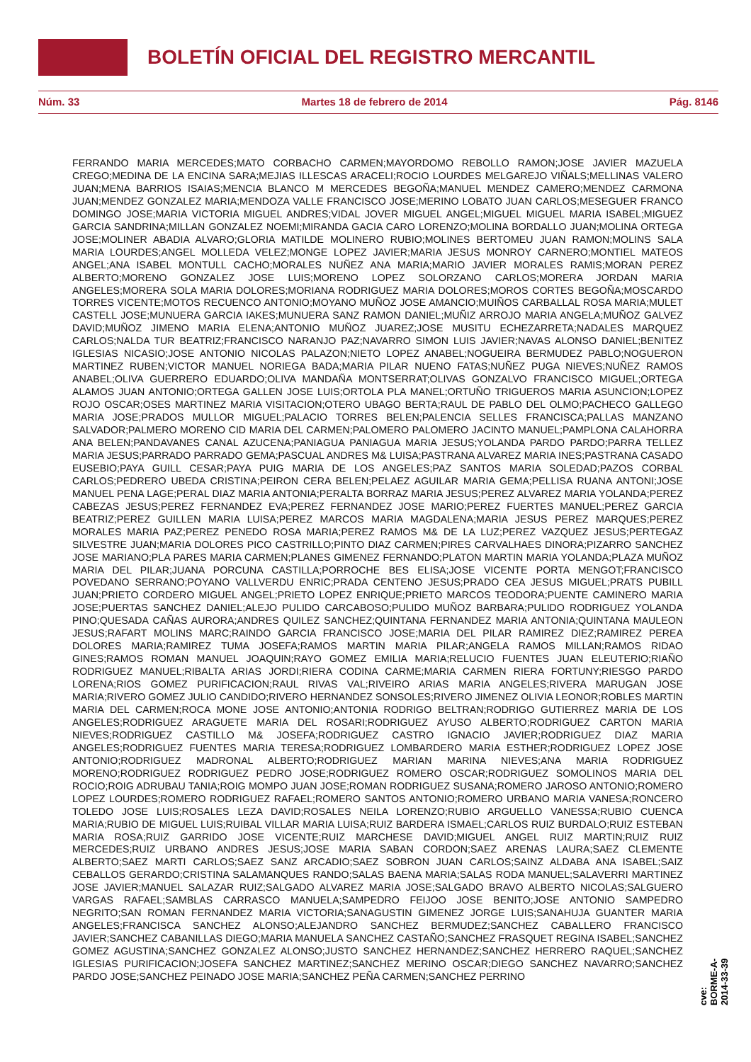BOLETÍN OFICIAL DEL REGISTRO MERCANTIL
Núm. 33 Martes 18 de febrero de 2014 Pág. 8146
FERRANDO MARIA MERCEDES;MATO CORBACHO CARMEN;MAYORDOMO REBOLLO RAMON;JOSE JAVIER MAZUELA CREGO;MEDINA DE LA ENCINA SARA;MEJIAS ILLESCAS ARACELI;ROCIO LOURDES MELGAREJO VIÑALS;MELLINAS VALERO JUAN;MENA BARRIOS ISAIAS;MENCIA BLANCO M MERCEDES BEGOÑA;MANUEL MENDEZ CAMERO;MENDEZ CARMONA JUAN;MENDEZ GONZALEZ MARIA;MENDOZA VALLE FRANCISCO JOSE;MERINO LOBATO JUAN CARLOS;MESEGUER FRANCO DOMINGO JOSE;MARIA VICTORIA MIGUEL ANDRES;VIDAL JOVER MIGUEL ANGEL;MIGUEL MIGUEL MARIA ISABEL;MIGUEZ GARCIA SANDRINA;MILLAN GONZALEZ NOEMI;MIRANDA GACIA CARO LORENZO;MOLINA BORDALLO JUAN;MOLINA ORTEGA JOSE;MOLINER ABADIA ALVARO;GLORIA MATILDE MOLINERO RUBIO;MOLINES BERTOMEU JUAN RAMON;MOLINS SALA MARIA LOURDES;ANGEL MOLLEDA VELEZ;MONGE LOPEZ JAVIER;MARIA JESUS MONROY CARNERO;MONTIEL MATEOS ANGEL;ANA ISABEL MONTULL CACHO;MORALES NUÑEZ ANA MARIA;MARIO JAVIER MORALES RAMIS;MORAN PEREZ ALBERTO;MORENO GONZALEZ JOSE LUIS;MORENO LOPEZ SOLORZANO CARLOS;MORERA JORDAN MARIA ANGELES;MORERA SOLA MARIA DOLORES;MORIANA RODRIGUEZ MARIA DOLORES;MOROS CORTES BEGOÑA;MOSCARDO TORRES VICENTE;MOTOS RECUENCO ANTONIO;MOYANO MUÑOZ JOSE AMANCIO;MUIÑOS CARBALLAL ROSA MARIA;MULET CASTELL JOSE;MUNUERA GARCIA IAKES;MUNUERA SANZ RAMON DANIEL;MUÑIZ ARROJO MARIA ANGELA;MUÑOZ GALVEZ DAVID;MUÑOZ JIMENO MARIA ELENA;ANTONIO MUÑOZ JUAREZ;JOSE MUSITU ECHEZARRETA;NADALES MARQUEZ CARLOS;NALDA TUR BEATRIZ;FRANCISCO NARANJO PAZ;NAVARRO SIMON LUIS JAVIER;NAVAS ALONSO DANIEL;BENITEZ IGLESIAS NICASIO;JOSE ANTONIO NICOLAS PALAZON;NIETO LOPEZ ANABEL;NOGUEIRA BERMUDEZ PABLO;NOGUERON MARTINEZ RUBEN;VICTOR MANUEL NORIEGA BADA;MARIA PILAR NUENO FATAS;NUÑEZ PUGA NIEVES;NUÑEZ RAMOS ANABEL;OLIVA GUERRERO EDUARDO;OLIVA MANDAÑA MONTSERRAT;OLIVAS GONZALVO FRANCISCO MIGUEL;ORTEGA ALAMOS JUAN ANTONIO;ORTEGA GALLEN JOSE LUIS;ORTOLA PLA MANEL;ORTUÑO TRIGUEROS MARIA ASUNCION;LOPEZ ROJO OSCAR;OSES MARTINEZ MARIA VISITACION;OTERO UBAGO BERTA;RAUL DE PABLO DEL OLMO;PACHECO GALLEGO MARIA JOSE;PRADOS MULLOR MIGUEL;PALACIO TORRES BELEN;PALENCIA SELLES FRANCISCA;PALLAS MANZANO SALVADOR;PALMERO MORENO CID MARIA DEL CARMEN;PALOMERO PALOMERO JACINTO MANUEL;PAMPLONA CALAHORRA ANA BELEN;PANDAVANES CANAL AZUCENA;PANIAGUA PANIAGUA MARIA JESUS;YOLANDA PARDO PARDO;PARRA TELLEZ MARIA JESUS;PARRADO PARRADO GEMA;PASCUAL ANDRES M& LUISA;PASTRANA ALVAREZ MARIA INES;PASTRANA CASADO EUSEBIO;PAYA GUILL CESAR;PAYA PUIG MARIA DE LOS ANGELES;PAZ SANTOS MARIA SOLEDAD;PAZOS CORBAL CARLOS;PEDRERO UBEDA CRISTINA;PEIRON CERA BELEN;PELAEZ AGUILAR MARIA GEMA;PELLISA RUANA ANTONI;JOSE MANUEL PENA LAGE;PERAL DIAZ MARIA ANTONIA;PERALTA BORRAZ MARIA JESUS;PEREZ ALVAREZ MARIA YOLANDA;PEREZ CABEZAS JESUS;PEREZ FERNANDEZ EVA;PEREZ FERNANDEZ JOSE MARIO;PEREZ FUERTES MANUEL;PEREZ GARCIA BEATRIZ;PEREZ GUILLEN MARIA LUISA;PEREZ MARCOS MARIA MAGDALENA;MARIA JESUS PEREZ MARQUES;PEREZ MORALES MARIA PAZ;PEREZ PENEDO ROSA MARIA;PEREZ RAMOS M& DE LA LUZ;PEREZ VAZQUEZ JESUS;PERTEGAZ SILVESTRE JUAN;MARIA DOLORES PICO CASTRILLO;PINTO DIAZ CARMEN;PIRES CARVALHAES DINORA;PIZARRO SANCHEZ JOSE MARIANO;PLA PARES MARIA CARMEN;PLANES GIMENEZ FERNANDO;PLATON MARTIN MARIA YOLANDA;PLAZA MUÑOZ MARIA DEL PILAR;JUANA PORCUNA CASTILLA;PORROCHE BES ELISA;JOSE VICENTE PORTA MENGOT;FRANCISCO POVEDANO SERRANO;POYANO VALLVERDU ENRIC;PRADA CENTENO JESUS;PRADO CEA JESUS MIGUEL;PRATS PUBILL JUAN;PRIETO CORDERO MIGUEL ANGEL;PRIETO LOPEZ ENRIQUE;PRIETO MARCOS TEODORA;PUENTE CAMINERO MARIA JOSE;PUERTAS SANCHEZ DANIEL;ALEJO PULIDO CARCABOSO;PULIDO MUÑOZ BARBARA;PULIDO RODRIGUEZ YOLANDA PINO;QUESADA CAÑAS AURORA;ANDRES QUILEZ SANCHEZ;QUINTANA FERNANDEZ MARIA ANTONIA;QUINTANA MAULEON JESUS;RAFART MOLINS MARC;RAINDO GARCIA FRANCISCO JOSE;MARIA DEL PILAR RAMIREZ DIEZ;RAMIREZ PEREA DOLORES MARIA;RAMIREZ TUMA JOSEFA;RAMOS MARTIN MARIA PILAR;ANGELA RAMOS MILLAN;RAMOS RIDAO GINES;RAMOS ROMAN MANUEL JOAQUIN;RAYO GOMEZ EMILIA MARIA;RELUCIO FUENTES JUAN ELEUTERIO;RIAÑO RODRIGUEZ MANUEL;RIBALTA ARIAS JORDI;RIERA CODINA CARME;MARIA CARMEN RIERA FORTUNY;RIESGO PARDO LORENA;RIOS GOMEZ PURIFICACION;RAUL RIVAS VAL;RIVEIRO ARIAS MARIA ANGELES;RIVERA MARUGAN JOSE MARIA;RIVERO GOMEZ JULIO CANDIDO;RIVERO HERNANDEZ SONSOLES;RIVERO JIMENEZ OLIVIA LEONOR;ROBLES MARTIN MARIA DEL CARMEN;ROCA MONE JOSE ANTONIO;ANTONIA RODRIGO BELTRAN;RODRIGO GUTIERREZ MARIA DE LOS ANGELES;RODRIGUEZ ARAGUETE MARIA DEL ROSARI;RODRIGUEZ AYUSO ALBERTO;RODRIGUEZ CARTON MARIA NIEVES;RODRIGUEZ CASTILLO M& JOSEFA;RODRIGUEZ CASTRO IGNACIO JAVIER;RODRIGUEZ DIAZ MARIA ANGELES;RODRIGUEZ FUENTES MARIA TERESA;RODRIGUEZ LOMBARDERO MARIA ESTHER;RODRIGUEZ LOPEZ JOSE ANTONIO;RODRIGUEZ MADRONAL ALBERTO;RODRIGUEZ MARIAN MARINA NIEVES;ANA MARIA RODRIGUEZ MORENO;RODRIGUEZ RODRIGUEZ PEDRO JOSE;RODRIGUEZ ROMERO OSCAR;RODRIGUEZ SOMOLINOS MARIA DEL ROCIO;ROIG ADRUBAU TANIA;ROIG MOMPO JUAN JOSE;ROMAN RODRIGUEZ SUSANA;ROMERO JAROSO ANTONIO;ROMERO LOPEZ LOURDES;ROMERO RODRIGUEZ RAFAEL;ROMERO SANTOS ANTONIO;ROMERO URBANO MARIA VANESA;RONCERO TOLEDO JOSE LUIS;ROSALES LEZA DAVID;ROSALES NEILA LORENZO;RUBIO ARGUELLO VANESSA;RUBIO CUENCA MARIA;RUBIO DE MIGUEL LUIS;RUIBAL VILLAR MARIA LUISA;RUIZ BARDERA ISMAEL;CARLOS RUIZ BURDALO;RUIZ ESTEBAN MARIA ROSA;RUIZ GARRIDO JOSE VICENTE;RUIZ MARCHESE DAVID;MIGUEL ANGEL RUIZ MARTIN;RUIZ RUIZ MERCEDES;RUIZ URBANO ANDRES JESUS;JOSE MARIA SABAN CORDON;SAEZ ARENAS LAURA;SAEZ CLEMENTE ALBERTO;SAEZ MARTI CARLOS;SAEZ SANZ ARCADIO;SAEZ SOBRON JUAN CARLOS;SAINZ ALDABA ANA ISABEL;SAIZ CEBALLOS GERARDO;CRISTINA SALAMANQUES RANDO;SALAS BAENA MARIA;SALAS RODA MANUEL;SALAVERRI MARTINEZ JOSE JAVIER;MANUEL SALAZAR RUIZ;SALGADO ALVAREZ MARIA JOSE;SALGADO BRAVO ALBERTO NICOLAS;SALGUERO VARGAS RAFAEL;SAMBLAS CARRASCO MANUELA;SAMPEDRO FEIJOO JOSE BENITO;JOSE ANTONIO SAMPEDRO NEGRITO;SAN ROMAN FERNANDEZ MARIA VICTORIA;SANAGUSTIN GIMENEZ JORGE LUIS;SANAHUJA GUANTER MARIA ANGELES;FRANCISCA SANCHEZ ALONSO;ALEJANDRO SANCHEZ BERMUDEZ;SANCHEZ CABALLERO FRANCISCO JAVIER;SANCHEZ CABANILLAS DIEGO;MARIA MANUELA SANCHEZ CASTAÑO;SANCHEZ FRASQUET REGINA ISABEL;SANCHEZ GOMEZ AGUSTINA;SANCHEZ GONZALEZ ALONSO;JUSTO SANCHEZ HERNANDEZ;SANCHEZ HERRERO RAQUEL;SANCHEZ IGLESIAS PURIFICACION;JOSEFA SANCHEZ MARTINEZ;SANCHEZ MERINO OSCAR;DIEGO SANCHEZ NAVARRO;SANCHEZ PARDO JOSE;SANCHEZ PEINADO JOSE MARIA;SANCHEZ PEÑA CARMEN;SANCHEZ PERRINO
cve: BORME-A-2014-33-39